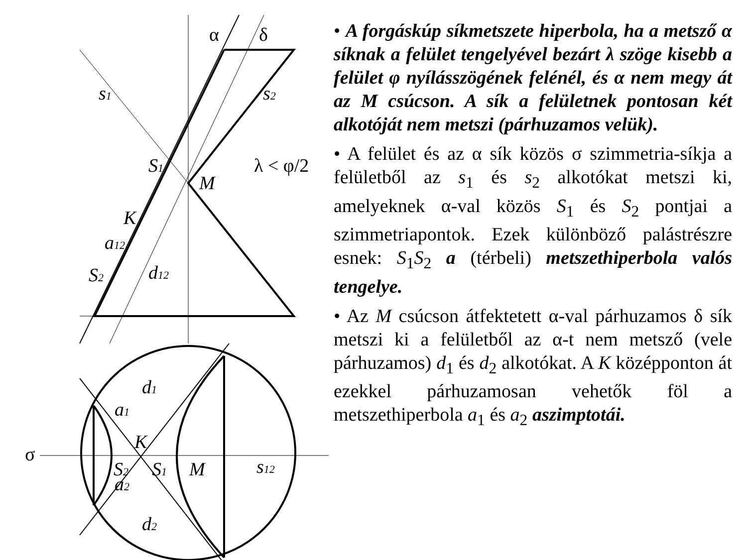α
δ
s1
s2
S1
M
λ < φ/2
K
a12
S2
d12
d1
a1
σ
K
S2
S1
M
s12
a2
d2
• A forgáskúp síkmetszete hiperbola, ha a metsző α síknak a felület tengelyével bezárt λ szöge kisebb a felület φ nyílásszögének felénél, és α nem megy át az M csúcson. A sík a felületnek pontosan két alkotóját nem metszi (párhuzamos velük).
• A felület és az α sík közös σ szimmetria-síkja a felületből az s<sub>1</sub> és s<sub>2</sub> alkotókat metszi ki, amelyeknek α-val közös S<sub>1</sub> és S<sub>2</sub> pontjai a szimmetriapontok. Ezek különböző palástrészre esnek: S<sub>1</sub>S<sub>2</sub> a (térbeli) metszethiperbola valós tengelye.
• Az M csúcson átfektetett α-val párhuzamos δ sík metszi ki a felületből az α-t nem metsző (vele párhuzamos) d<sub>1</sub> és d<sub>2</sub> alkotókat. A K középponton át ezekkel párhuzamosan vehetők föl a metszethiperbola a<sub>1</sub> és a<sub>2</sub> aszimptotái.